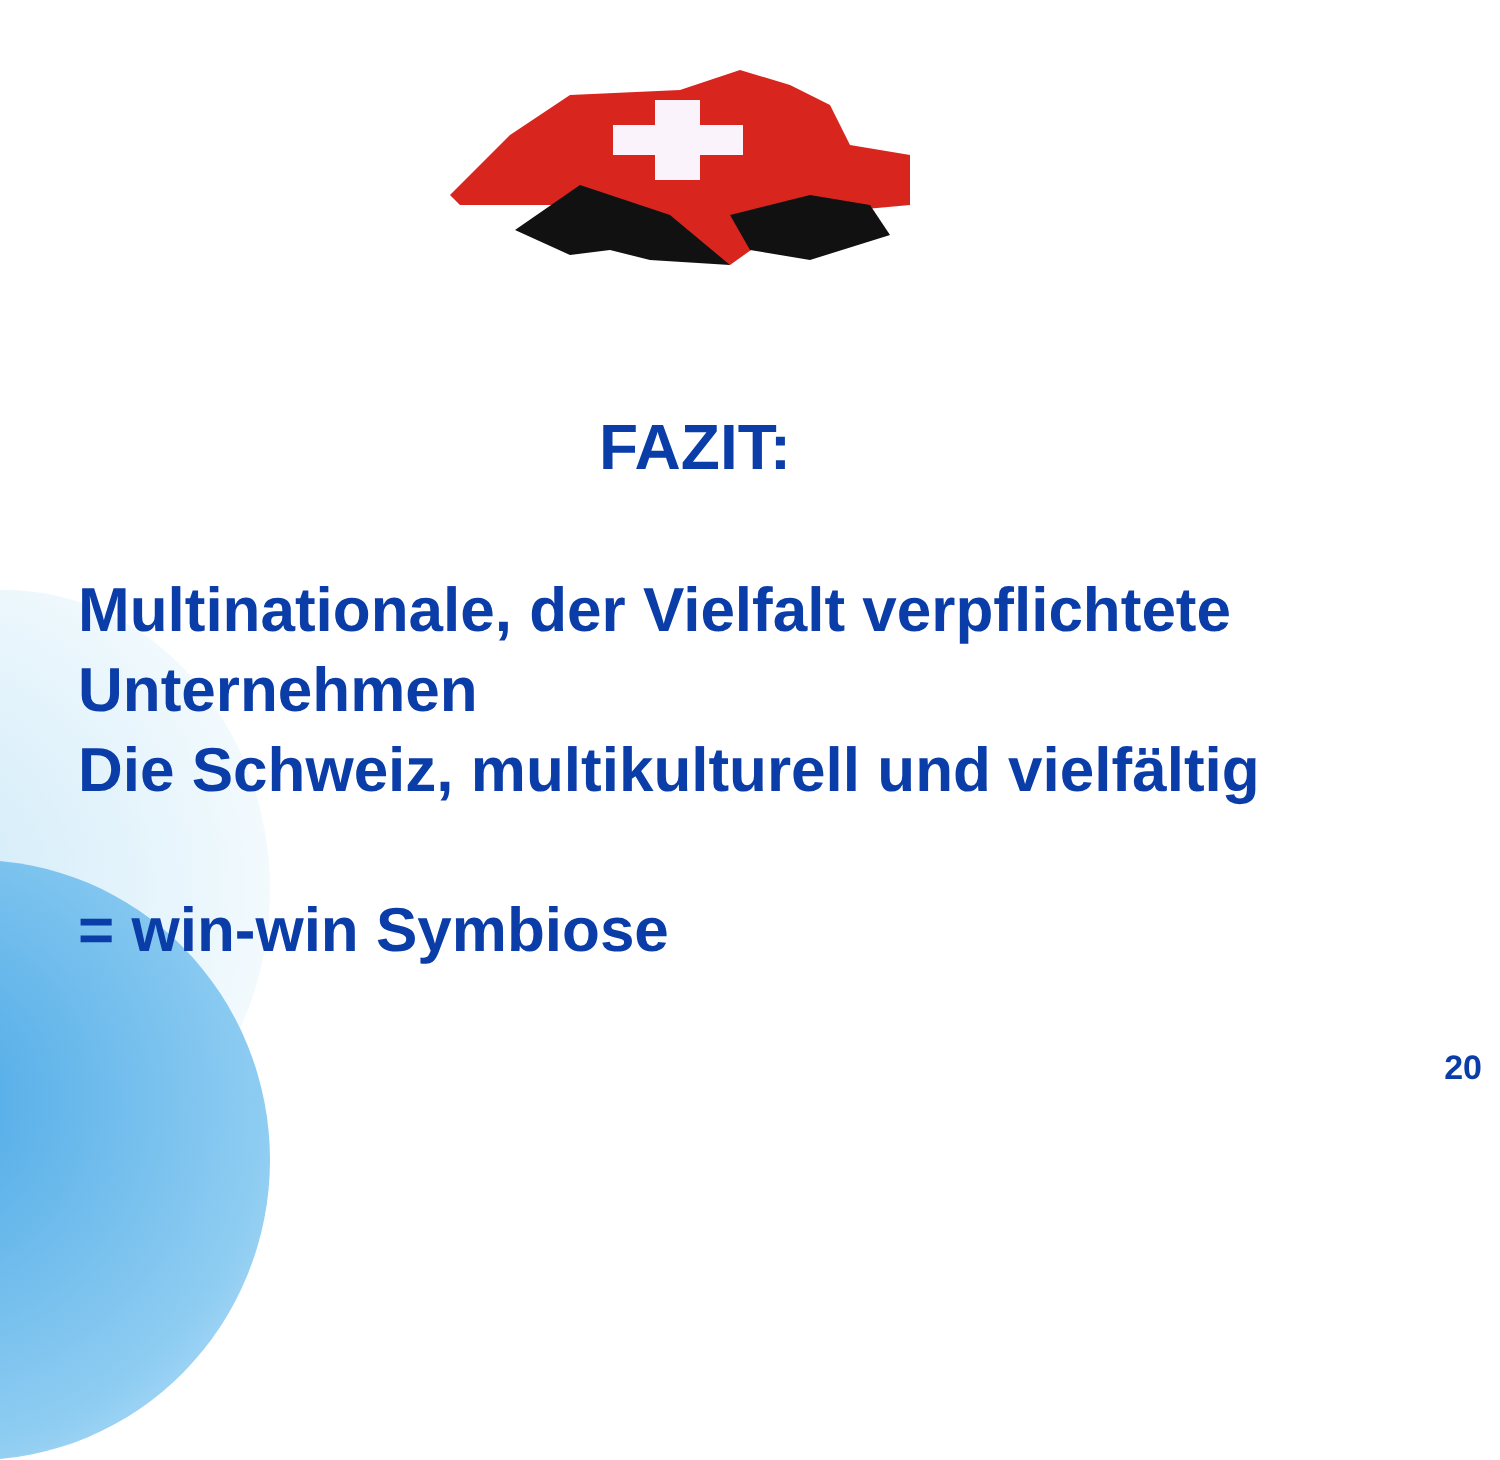FAZIT:
Multinationale, der Vielfalt verpflichtete
Unternehmen
Die Schweiz, multikulturell und vielfältig
= win-win Symbiose
20